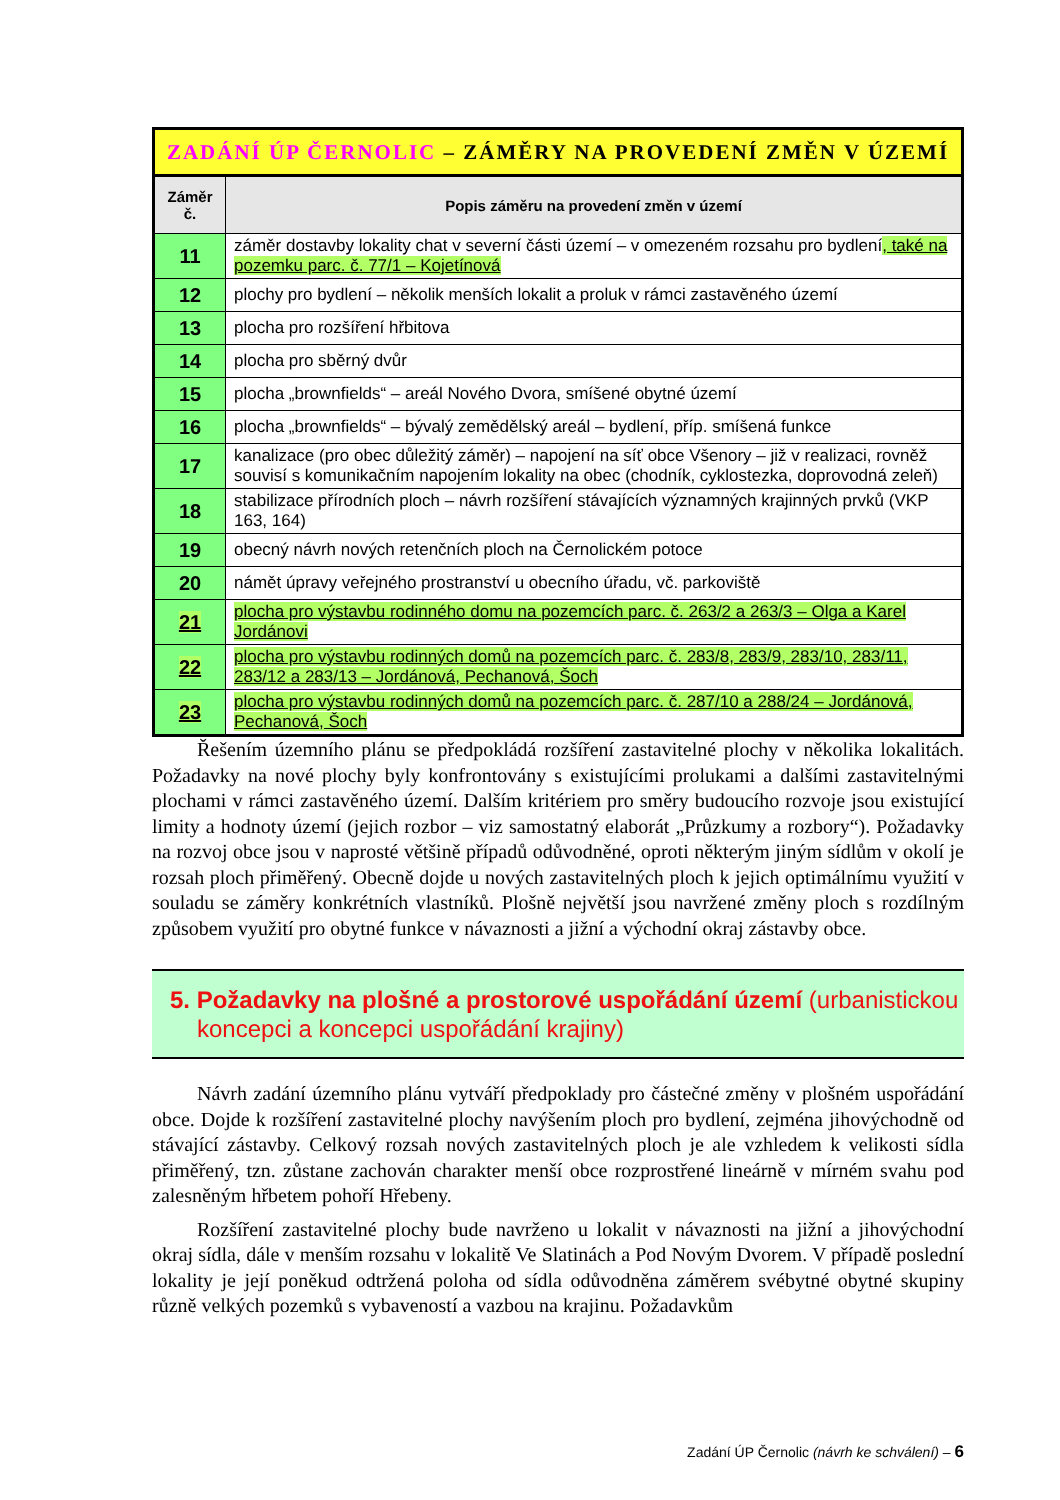| ZADÁNÍ ÚP ČERNOLIC – ZÁMĚRY NA PROVEDENÍ ZMĚN V ÚZEMÍ | |
| Záměr č. | Popis záměru na provedení změn v území |
| 11 | záměr dostavby lokality chat v severní části území – v omezeném rozsahu pro bydlení , také na pozemku parc. č. 77/1 – Kojetínová |
| 12 | plochy pro bydlení – několik menších lokalit a proluk v rámci zastavěného území |
| 13 | plocha pro rozšíření hřbitova |
| 14 | plocha pro sběrný dvůr |
| 15 | plocha „brownfields“ – areál Nového Dvora, smíšené obytné území |
| 16 | plocha „brownfields“ – bývalý zemědělský areál – bydlení, příp. smíšená funkce |
| 17 | kanalizace (pro obec důležitý záměr) – napojení na síť obce Všenory – již v realizaci, rovněž souvisí s komunikačním napojením lokality na obec (chodník, cyklostezka, doprovodná zeleň) |
| 18 | stabilizace přírodních ploch – návrh rozšíření stávajících významných krajinných prvků (VKP 163, 164) |
| 19 | obecný návrh nových retenčních ploch na Černolickém potoce |
| 20 | námět úpravy veřejného prostranství u obecního úřadu, vč. parkoviště |
| 21 | plocha pro výstavbu rodinného domu na pozemcích parc. č. 263/2 a 263/3 – Olga a Karel Jordánovi |
| 22 | plocha pro výstavbu rodinných domů na pozemcích parc. č. 283/8, 283/9, 283/10, 283/11, 283/12 a 283/13 – Jordánová, Pechanová, Šoch |
| 23 | plocha pro výstavbu rodinných domů na pozemcích parc. č. 287/10 a 288/24 – Jordánová, Pechanová, Šoch |
Řešením územního plánu se předpokládá rozšíření zastavitelné plochy v několika lokalitách. Požadavky na nové plochy byly konfrontovány s existujícími prolukami a dalšími zastavitelnými plochami v rámci zastavěného území. Dalším kritériem pro směry budoucího rozvoje jsou existující limity a hodnoty území (jejich rozbor – viz samostatný elaborát „Průzkumy a rozbory“). Požadavky na rozvoj obce jsou v naprosté většině případů odůvodněné, oproti některým jiným sídlům v okolí je rozsah ploch přiměřený. Obecně dojde u nových zastavitelných ploch k jejich optimálnímu využití v souladu se záměry konkrétních vlastníků. Plošně největší jsou navržené změny ploch s rozdílným způsobem využití pro obytné funkce v návaznosti a jižní a východní okraj zástavby obce.
5. Požadavky na plošné a prostorové uspořádání území (urbanistickou koncepci a koncepci uspořádání krajiny)
Návrh zadání územního plánu vytváří předpoklady pro částečné změny v plošném uspořádání obce. Dojde k rozšíření zastavitelné plochy navýšením ploch pro bydlení, zejména jihovýchodně od stávající zástavby. Celkový rozsah nových zastavitelných ploch je ale vzhledem k velikosti sídla přiměřený, tzn. zůstane zachován charakter menší obce rozprostřené lineárně v mírném svahu pod zalesněným hřbetem pohoří Hřebeny.
Rozšíření zastavitelné plochy bude navrženo u lokalit v návaznosti na jižní a jihovýchodní okraj sídla, dále v menším rozsahu v lokalitě Ve Slatinách a Pod Novým Dvorem. V případě poslední lokality je její poněkud odtržená poloha od sídla odůvodněna záměrem svébytné obytné skupiny různě velkých pozemků s vybaveností a vazbou na krajinu. Požadavkům
Zadání ÚP Černolic (návrh ke schválení) – 6